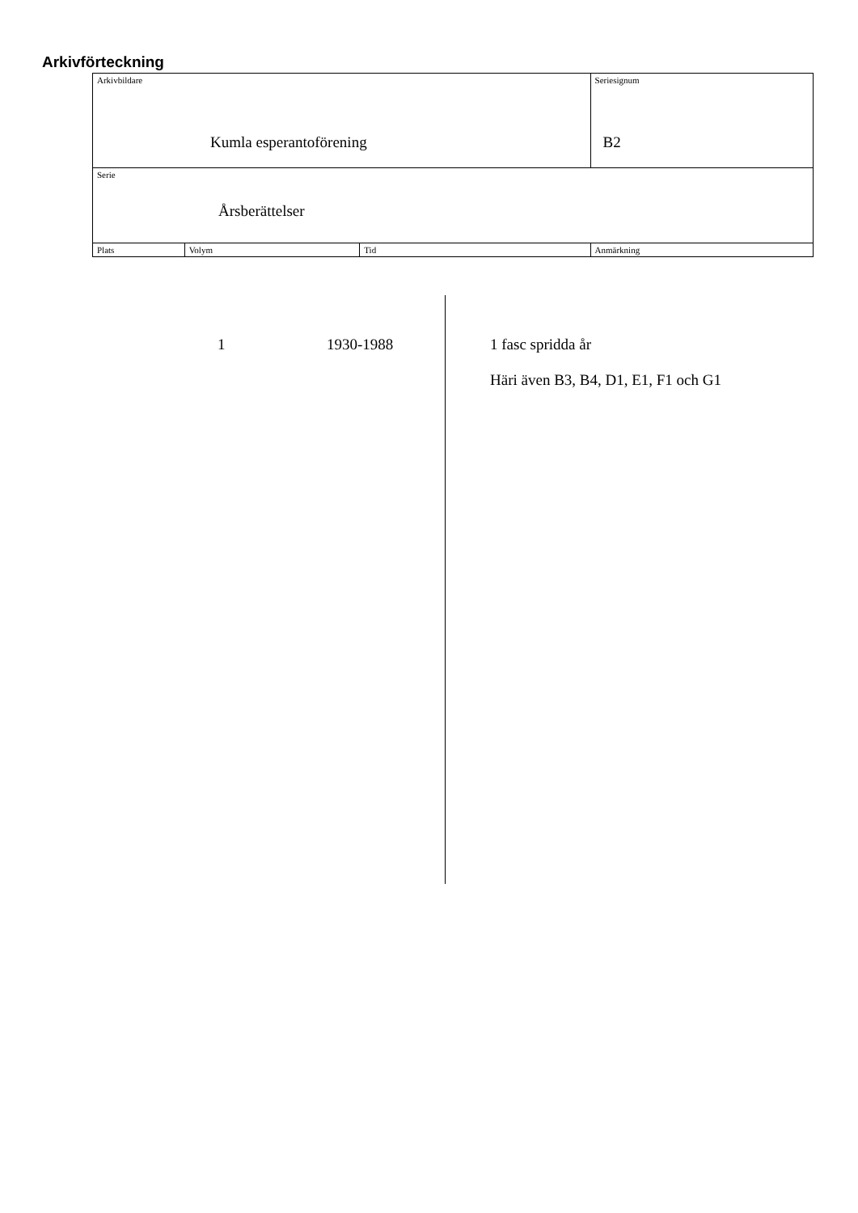Arkivförteckning
| Arkivbildare Kumla esperantoförening | | | Seriesignum B2 |
| Serie Årsberättelser | | | |
| Plats | Volym | Tid | Anmärkning |
| | 1 | 1930-1988 | 1 fasc spridda år Häri även B3, B4, D1, E1, F1 och G1 |